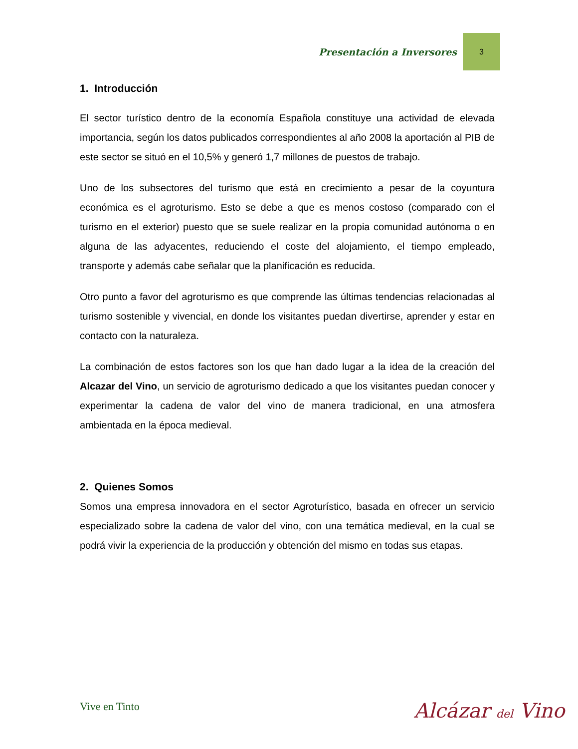Presentación a Inversores
3
1. Introducción
El sector turístico dentro de la economía Española constituye una actividad de elevada importancia, según los datos publicados correspondientes al año 2008 la aportación al PIB de este sector se situó en el 10,5% y generó 1,7 millones de puestos de trabajo.
Uno de los subsectores del turismo que está en crecimiento a pesar de la coyuntura económica es el agroturismo. Esto se debe a que es menos costoso (comparado con el turismo en el exterior) puesto que se suele realizar en la propia comunidad autónoma o en alguna de las adyacentes, reduciendo el coste del alojamiento, el tiempo empleado, transporte y además cabe señalar que la planificación es reducida.
Otro punto a favor del agroturismo es que comprende las últimas tendencias relacionadas al turismo sostenible y vivencial, en donde los visitantes puedan divertirse, aprender y estar en contacto con la naturaleza.
La combinación de estos factores son los que han dado lugar a la idea de la creación del Alcazar del Vino, un servicio de agroturismo dedicado a que los visitantes puedan conocer y experimentar la cadena de valor del vino de manera tradicional, en una atmosfera ambientada en la época medieval.
2. Quienes Somos
Somos una empresa innovadora en el sector Agroturístico, basada en ofrecer un servicio especializado sobre la cadena de valor del vino, con una temática medieval, en la cual se podrá vivir la experiencia de la producción y obtención del mismo en todas sus etapas.
Vive en Tinto Alcázar del Vino